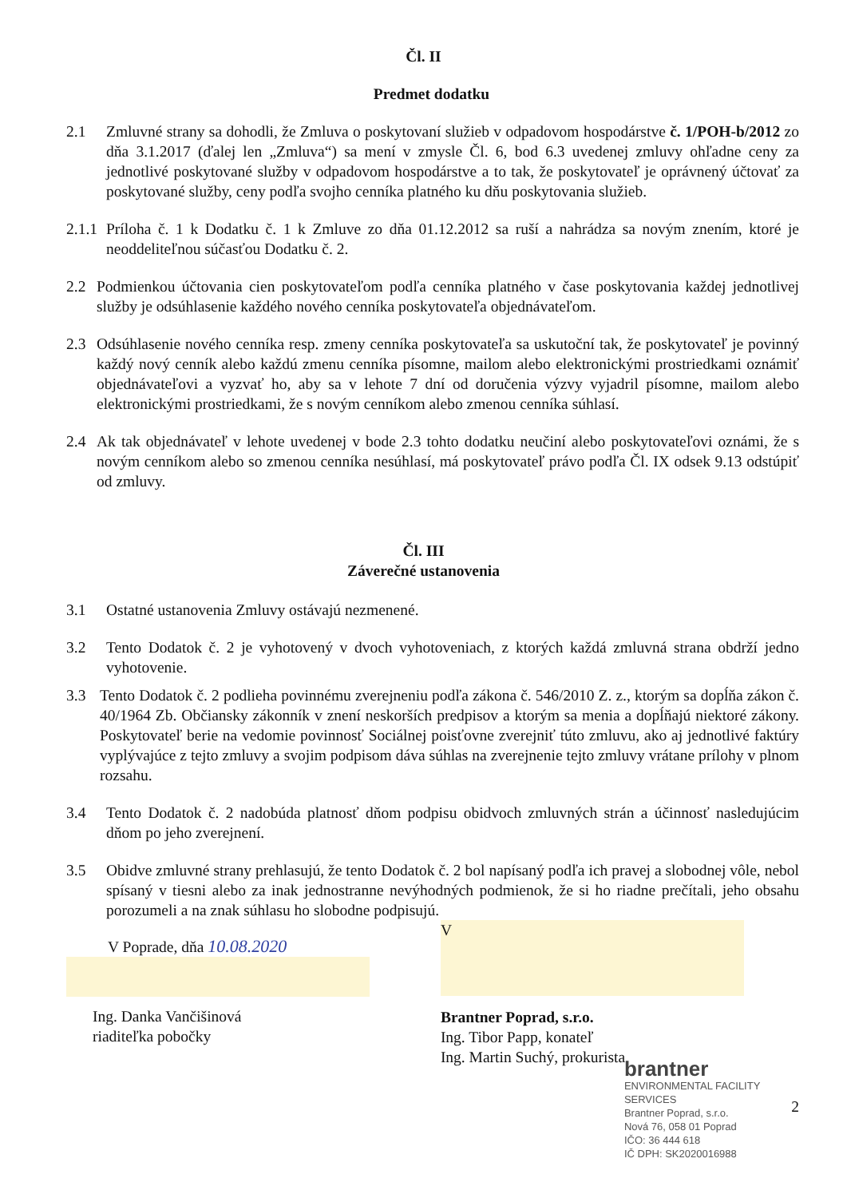Čl. II
Predmet dodatku
2.1 Zmluvné strany sa dohodli, že Zmluva o poskytovaní služieb v odpadovom hospodárstve č. 1/POH-b/2012 zo dňa 3.1.2017 (ďalej len „Zmluva“) sa mení v zmysle Čl. 6, bod 6.3 uvedenej zmluvy ohľadne ceny za jednotlivé poskytované služby v odpadovom hospodárstve a to tak, že poskytovateľ je oprávnený účtovať za poskytované služby, ceny podľa svojho cenníka platného ku dňu poskytovania služieb.
2.1.1
Príloha č. 1 k Dodatku č. 1 k Zmluve zo dňa 01.12.2012 sa ruší a nahrádza sa novým znením, ktoré je neoddeliteľnou súčasťou Dodatku č. 2.
2.2 Podmienkou účtovania cien poskytovateľom podľa cenníka platného v čase poskytovania každej jednotlivej služby je odsúhlasenie každého nového cenníka poskytovateľa objednávateľom.
2.3 Odsúhlasenie nového cenníka resp. zmeny cenníka poskytovateľa sa uskutoční tak, že poskytovateľ je povinný každý nový cenník alebo každú zmenu cenníka písomne, mailom alebo elektronickými prostriedkami oznámiť objednávateľovi a vyzvať ho, aby sa v lehote 7 dní od doručenia výzvy vyjadril písomne, mailom alebo elektronickými prostriedkami, že s novým cenníkom alebo zmenou cenníka súhlasí.
2.4 Ak tak objednávateľ v lehote uvedenej v bode 2.3 tohto dodatku neučiní alebo poskytovateľovi oznámi, že s novým cenníkom alebo so zmenou cenníka nesúhlasí, má poskytovateľ právo podľa Čl. IX odsek 9.13 odstúpiť od zmluvy.
Čl. III
Záverečné ustanovenia
3.1 Ostatné ustanovenia Zmluvy ostávajú nezmenené.
3.2 Tento Dodatok č. 2 je vyhotovený v dvoch vyhotoveniach, z ktorých každá zmluvná strana obdrží jedno vyhotovenie.
3.3 Tento Dodatok č. 2 podlieha povinnému zverejneniu podľa zákona č. 546/2010 Z. z., ktorým sa dopĺňa zákon č. 40/1964 Zb. Občiansky zákonník v znení neskorších predpisov a ktorým sa menia a dopĺňajú niektoré zákony. Poskytovateľ berie na vedomie povinnosť Sociálnej poisťovne zverejniť túto zmluvu, ako aj jednotlivé faktúry vyplývajúce z tejto zmluvy a svojim podpisom dáva súhlas na zverejnenie tejto zmluvy vrátane prílohy v plnom rozsahu.
3.4 Tento Dodatok č. 2 nadobúda platnosť dňom podpisu obidvoch zmluvných strán a účinnosť nasledujúcim dňom po jeho zverejnení.
3.5 Obidve zmluvné strany prehlasujú, že tento Dodatok č. 2 bol napísaný podľa ich pravej a slobodnej vôle, nebol spísaný v tiesni alebo za inak jednostranne nevýhodných podmienok, že si ho riadne prečítali, jeho obsahu porozumeli a na znak súhlasu ho slobodne podpisujú.
V Poprade, dňa 10.08.2020
Ing. Danka Vančišinová
riaditeľka pobočky
V
Brantner Poprad, s.r.o.
Ing. Tibor Papp, konateľ
Ing. Martin Suchý, prokurista
brantner
ENVIRONMENTAL FACILITY SERVICES
Brantner Poprad, s.r.o.
Nová 76, 058 01 Poprad
IČO: 36 444 618
IČ DPH: SK2020016988
2